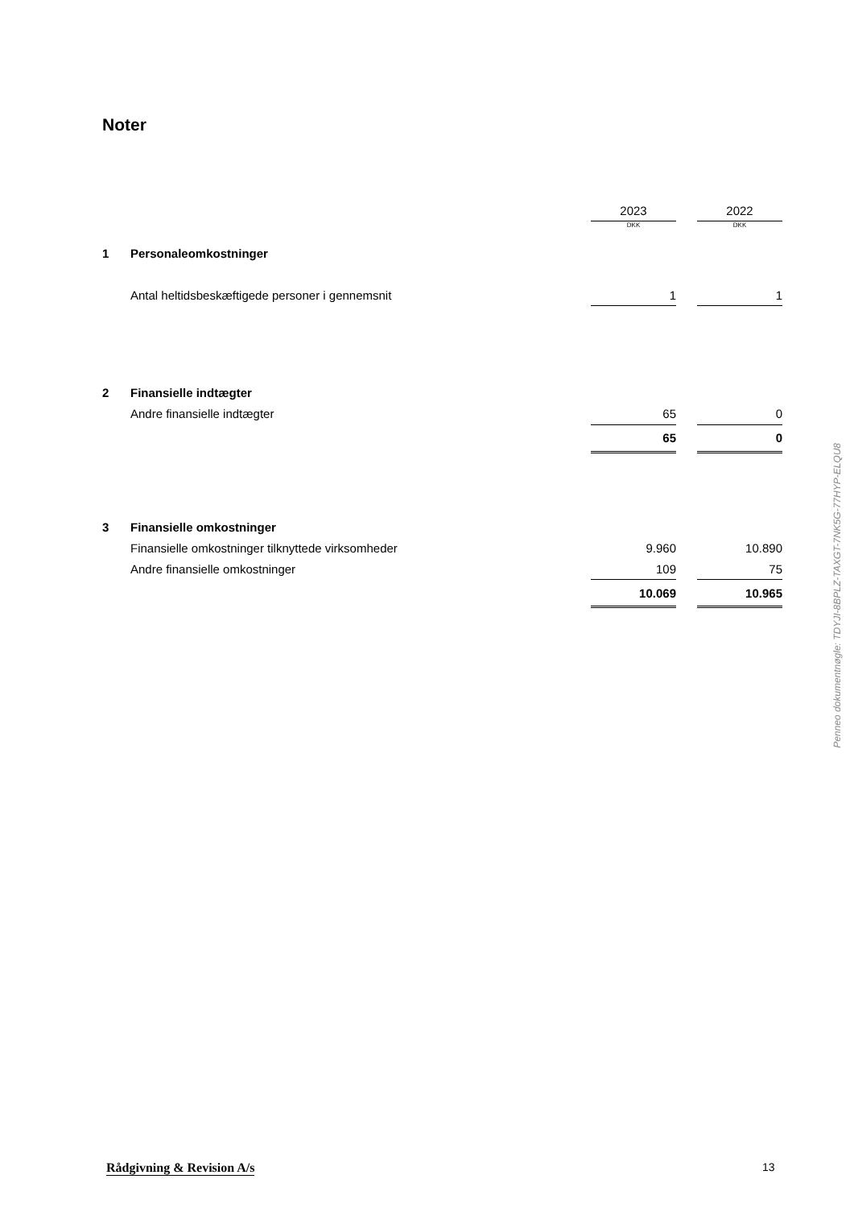Noter
| | | 2023 | | 2022 |
| | | DKK | | DKK |
| 1 | Personaleomkostninger | | | |
| | Antal heltidsbeskæftigede personer i gennemsnit | 1 | | 1 |
| 2 | Finansielle indtægter | | | |
| | Andre finansielle indtægter | 65 | | 0 |
| | | 65 | | 0 |
| 3 | Finansielle omkostninger | | | |
| | Finansielle omkostninger tilknyttede virksomheder | 9.960 | | 10.890 |
| | Andre finansielle omkostninger | 109 | | 75 |
| | | 10.069 | | 10.965 |
Penneo dokumentnøgle: TDYJI-8BPLZ-TAXGT-7NK5G-77HYP-ELQU8
Rådgivning & Revision A/s 13